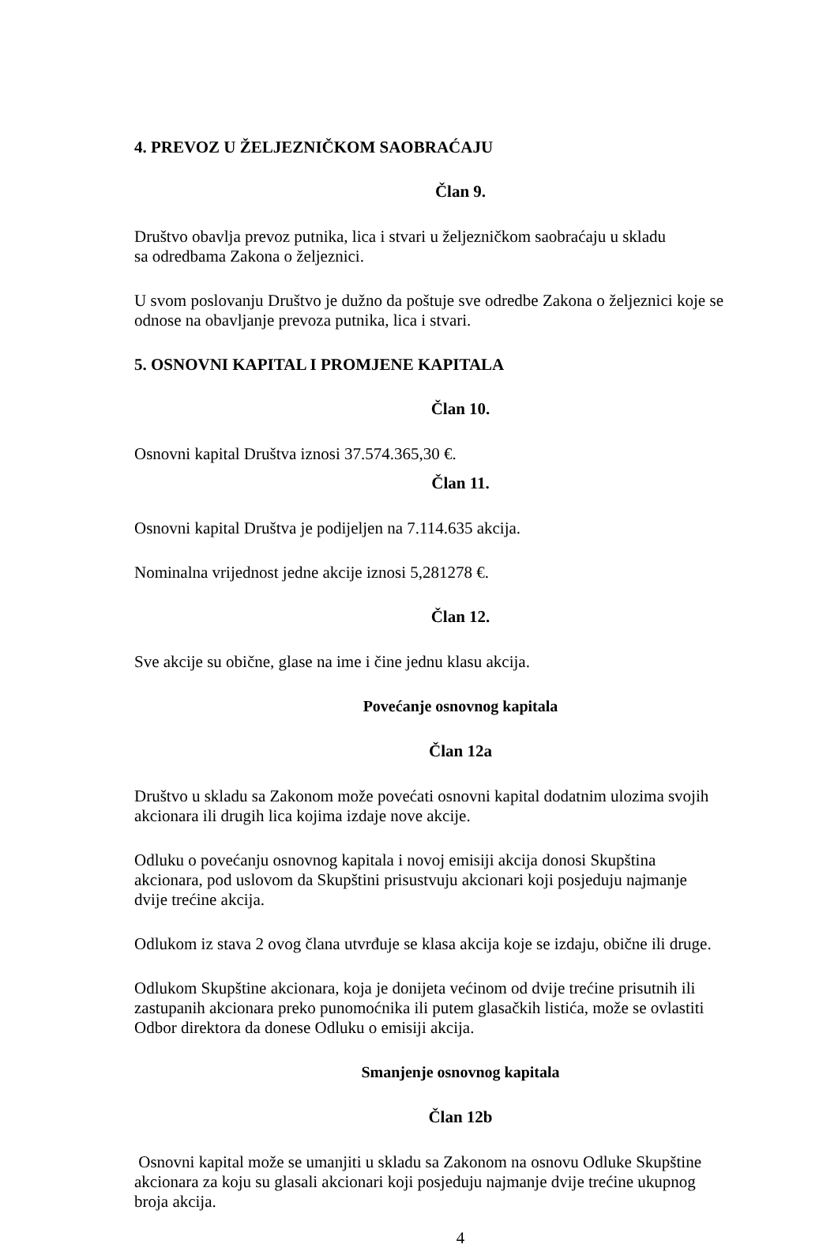4. PREVOZ U ŽELJEZNIČKOM SAOBRAĆAJU
Član 9.
Društvo obavlja prevoz putnika, lica i stvari u željezničkom saobraćaju u skladu
sa odredbama Zakona o željeznici.
U svom poslovanju Društvo je dužno da poštuje sve odredbe Zakona o željeznici koje se odnose na obavljanje prevoza putnika, lica i stvari.
5. OSNOVNI KAPITAL I PROMJENE KAPITALA
Član 10.
Osnovni kapital Društva iznosi 37.574.365,30 €.
Član 11.
Osnovni kapital Društva je podijeljen na 7.114.635 akcija.
Nominalna vrijednost jedne akcije iznosi 5,281278 €.
Član 12.
Sve akcije su obične, glase na ime i čine jednu klasu akcija.
Povećanje osnovnog kapitala
Član 12a
Društvo u skladu sa Zakonom može povećati osnovni kapital dodatnim ulozima svojih akcionara ili drugih lica kojima izdaje nove akcije.
Odluku o povećanju osnovnog kapitala i novoj emisiji akcija donosi Skupština akcionara, pod uslovom da Skupštini prisustvuju akcionari koji posjeduju najmanje dvije trećine akcija.
Odlukom iz stava 2 ovog člana utvrđuje se klasa akcija koje se izdaju, obične ili druge.
Odlukom Skupštine akcionara, koja je donijeta većinom od dvije trećine prisutnih ili zastupanih akcionara preko punomoćnika ili putem glasačkih listića, može se ovlastiti Odbor direktora da donese Odluku o emisiji akcija.
Smanjenje osnovnog kapitala
Član 12b
Osnovni kapital može se umanjiti u skladu sa Zakonom na osnovu Odluke Skupštine akcionara za koju su glasali akcionari koji posjeduju najmanje dvije trećine ukupnog broja akcija.
4